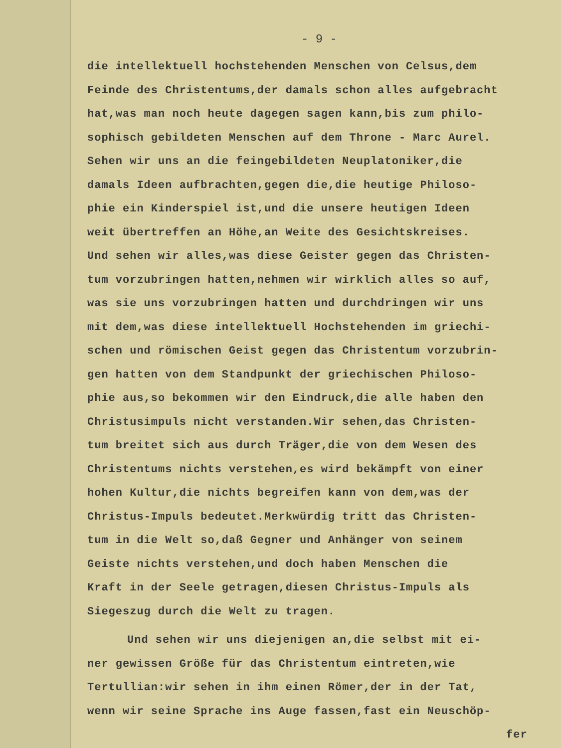- 9 -
die intellektuell hochstehenden Menschen von Celsus,dem
Feinde des Christentums,der damals schon alles aufgebracht
hat,was man noch heute dagegen sagen kann,bis zum philo-
sophisch gebildeten Menschen auf dem Throne - Marc Aurel.
Sehen wir uns an die feingebildeten Neuplatoniker,die
damals Ideen aufbrachten,gegen die,die heutige Philoso-
phie ein Kinderspiel ist,und die unsere heutigen Ideen
weit übertreffen an Höhe,an Weite des Gesichtskreises.
Und sehen wir alles,was diese Geister gegen das Christen-
tum vorzubringen hatten,nehmen wir wirklich alles so auf,
was sie uns vorzubringen hatten und durchdringen wir uns
mit dem,was diese intellektuell Hochstehenden im griechi-
schen und römischen Geist gegen das Christentum vorzubrin-
gen hatten von dem Standpunkt der griechischen Philoso-
phie aus,so bekommen wir den Eindruck,die alle haben den
Christusimpuls nicht verstanden.Wir sehen,das Christen-
tum breitet sich aus durch Träger,die von dem Wesen des
Christentums nichts verstehen,es wird bekämpft von einer
hohen Kultur,die nichts begreifen kann von dem,was der
Christus-Impuls bedeutet.Merkwürdig tritt das Christen-
tum in die Welt so,daß Gegner und Anhänger von seinem
Geiste nichts verstehen,und doch haben Menschen die
Kraft in der Seele getragen,diesen Christus-Impuls als
Siegeszug durch die Welt zu tragen.
Und sehen wir uns diejenigen an,die selbst mit ei-
ner gewissen Größe für das Christentum eintreten,wie
Tertullian:wir sehen in ihm einen Römer,der in der Tat,
wenn wir seine Sprache ins Auge fassen,fast ein Neuschöp-
fer